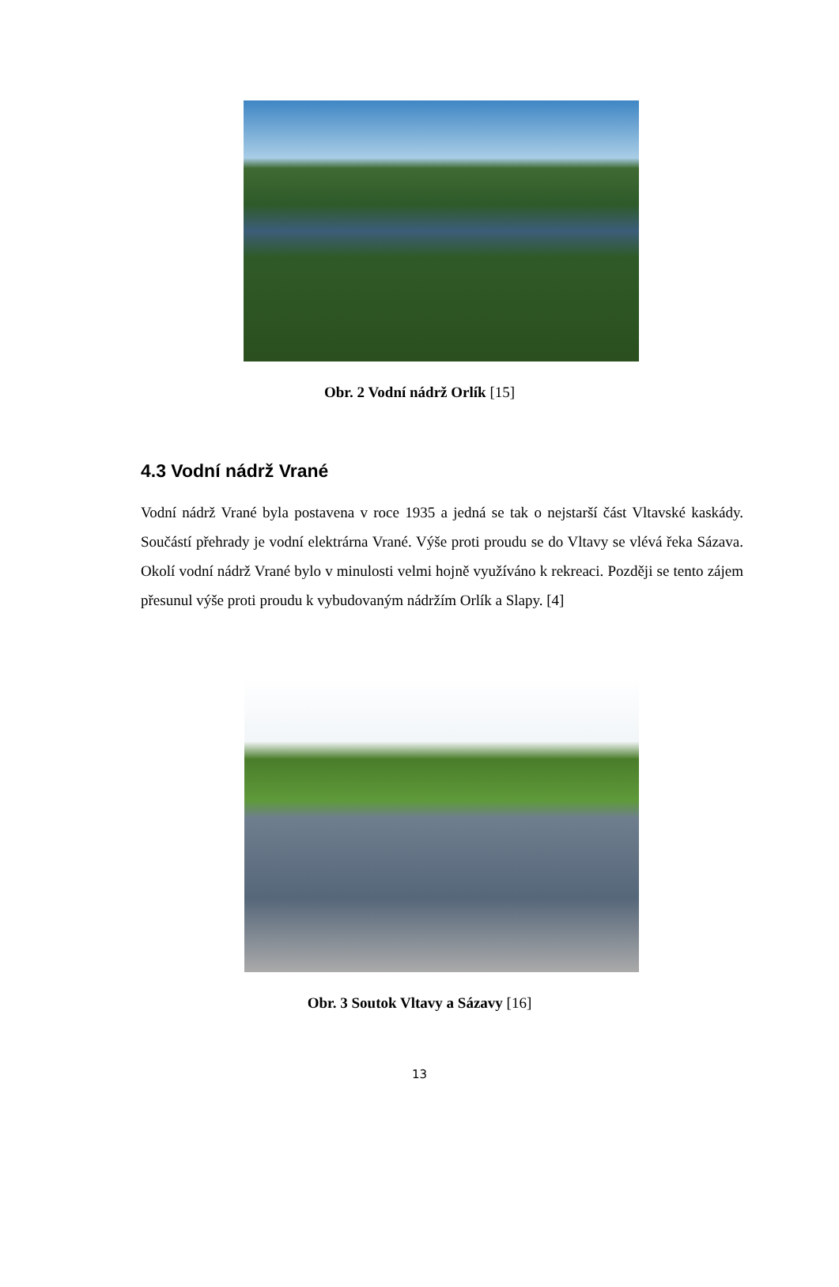Obr. 2 Vodní nádrž Orlík [15]
4.3 Vodní nádrž Vrané
Vodní nádrž Vrané byla postavena v roce 1935 a jedná se tak o nejstarší část Vltavské kaskády. Součástí přehrady je vodní elektrárna Vrané. Výše proti proudu se do Vltavy se vlévá řeka Sázava. Okolí vodní nádrž Vrané bylo v minulosti velmi hojně využíváno k rekreaci. Později se tento zájem přesunul výše proti proudu k vybudovaným nádržím Orlík a Slapy. [4]
Obr. 3 Soutok Vltavy a Sázavy [16]
13